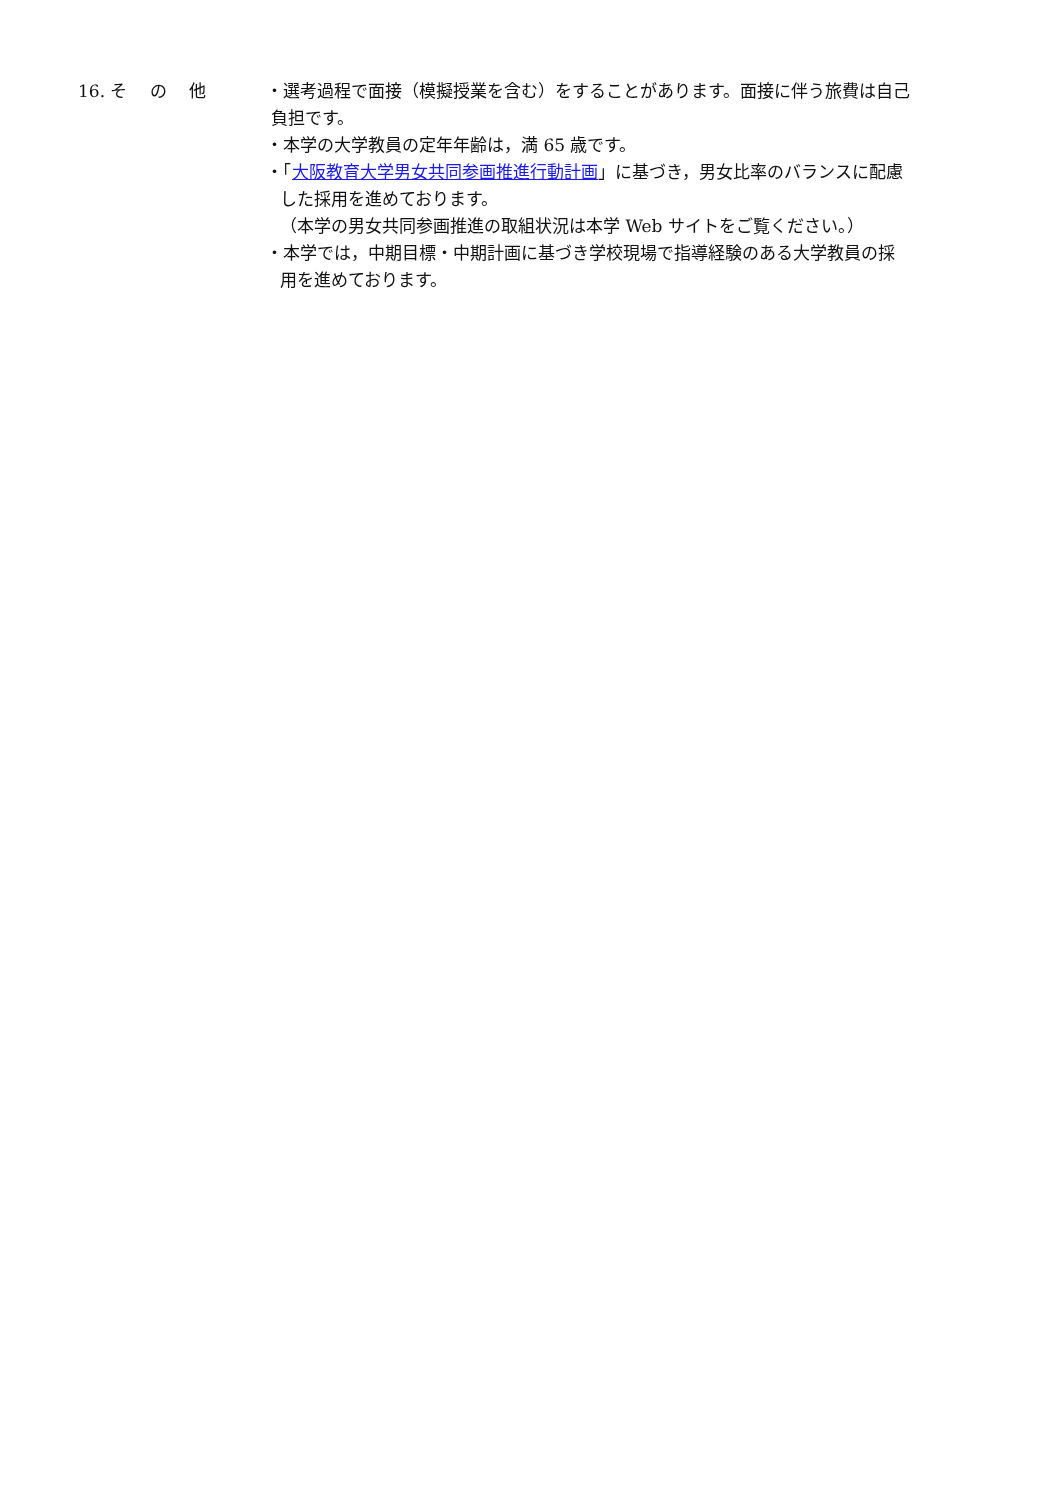16. そ　 の　 他
・選考過程で面接（模擬授業を含む）をすることがあります。面接に伴う旅費は自己
負担です。
・本学の大学教員の定年年齢は，満 65 歳です。
・「大阪教育大学男女共同参画推進行動計画」に基づき，男女比率のバランスに配慮
した採用を進めております。
（本学の男女共同参画推進の取組状況は本学 Web サイトをご覧ください。）
・本学では，中期目標・中期計画に基づき学校現場で指導経験のある大学教員の採
用を進めております。